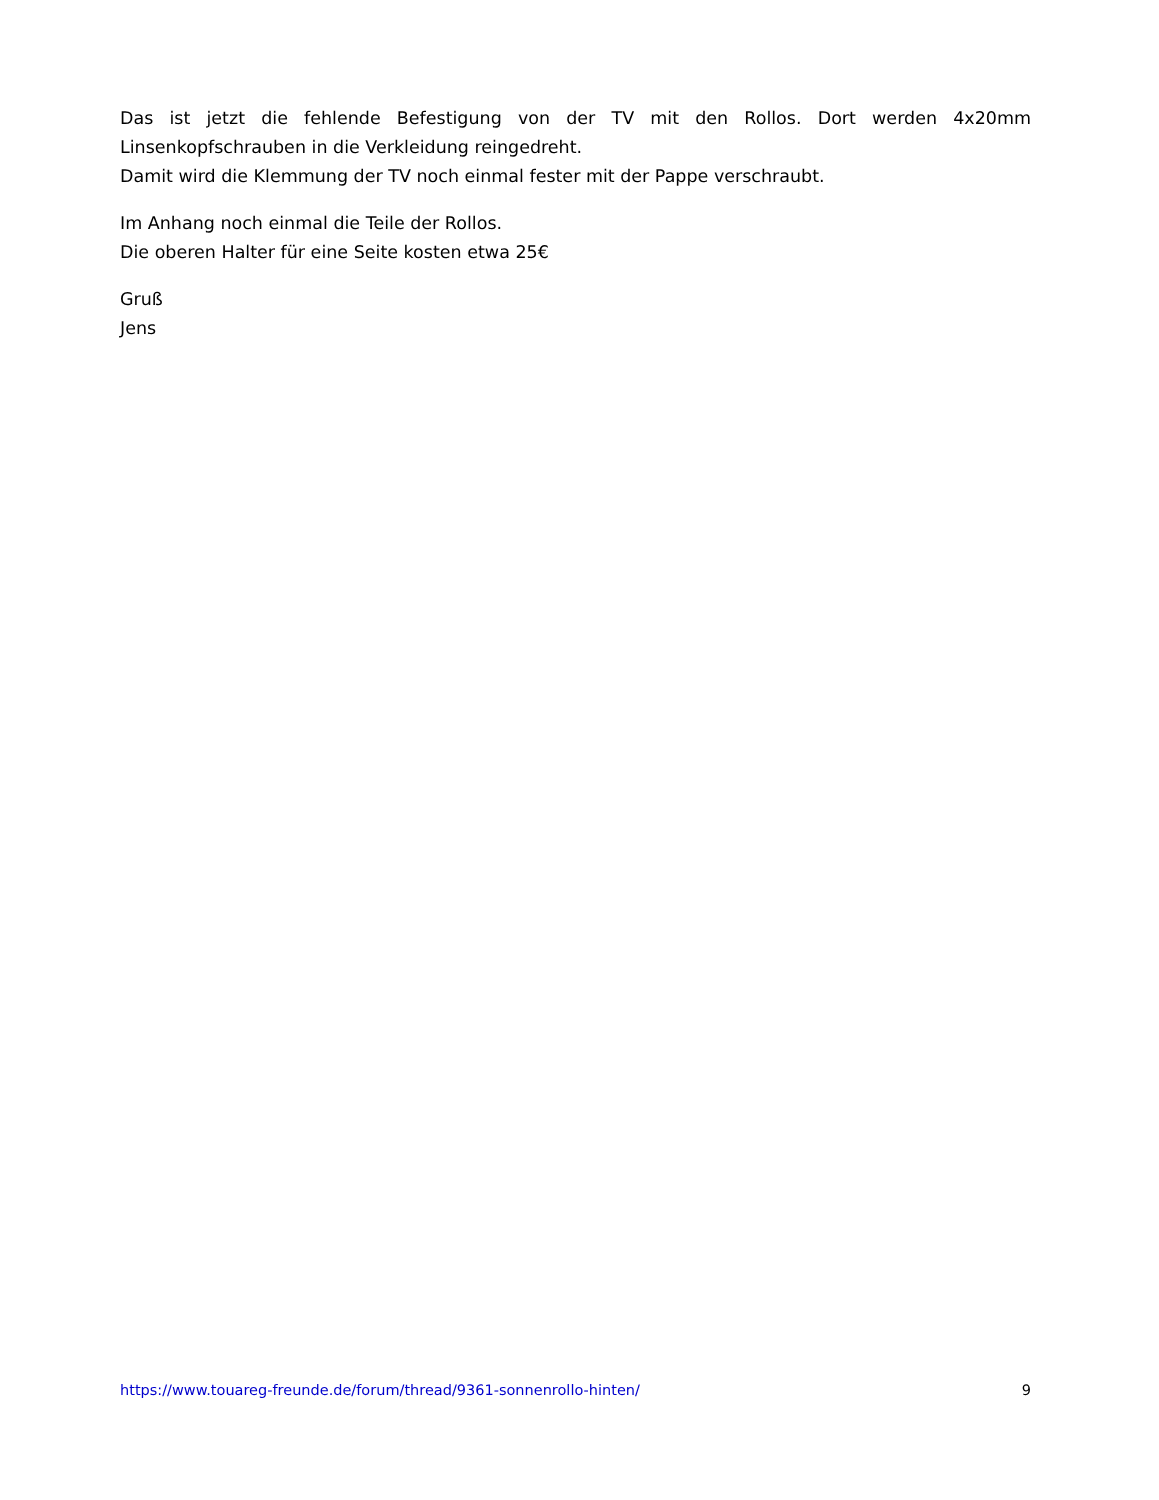Das ist jetzt die fehlende Befestigung von der TV mit den Rollos. Dort werden 4x20mm Linsenkopfschrauben in die Verkleidung reingedreht.
Damit wird die Klemmung der TV noch einmal fester mit der Pappe verschraubt.
Im Anhang noch einmal die Teile der Rollos.
Die oberen Halter für eine Seite kosten etwa 25€
Gruß
Jens
https://www.touareg-freunde.de/forum/thread/9361-sonnenrollo-hinten/ 9